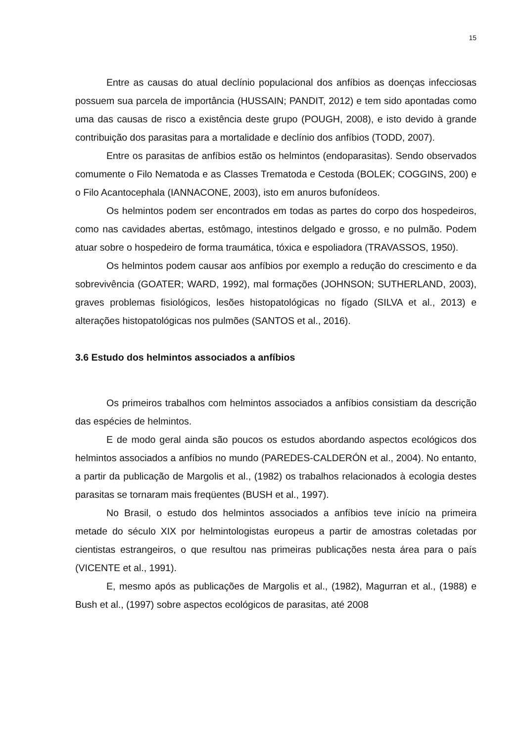15
Entre as causas do atual declínio populacional dos anfíbios as doenças infecciosas possuem sua parcela de importância (HUSSAIN; PANDIT, 2012) e tem sido apontadas como uma das causas de risco a existência deste grupo (POUGH, 2008), e isto devido à grande contribuição dos parasitas para a mortalidade e declínio dos anfíbios (TODD, 2007).
Entre os parasitas de anfíbios estão os helmintos (endoparasitas). Sendo observados comumente o Filo Nematoda e as Classes Trematoda e Cestoda (BOLEK; COGGINS, 200) e o Filo Acantocephala (IANNACONE, 2003), isto em anuros bufonídeos.
Os helmintos podem ser encontrados em todas as partes do corpo dos hospedeiros, como nas cavidades abertas, estômago, intestinos delgado e grosso, e no pulmão. Podem atuar sobre o hospedeiro de forma traumática, tóxica e espoliadora (TRAVASSOS, 1950).
Os helmintos podem causar aos anfíbios por exemplo a redução do crescimento e da sobrevivência (GOATER; WARD, 1992), mal formações (JOHNSON; SUTHERLAND, 2003), graves problemas fisiológicos, lesões histopatológicas no fígado (SILVA et al., 2013) e alterações histopatológicas nos pulmões (SANTOS et al., 2016).
3.6 Estudo dos helmintos associados a anfíbios
Os primeiros trabalhos com helmintos associados a anfíbios consistiam da descrição das espécies de helmintos.
E de modo geral ainda são poucos os estudos abordando aspectos ecológicos dos helmintos associados a anfíbios no mundo (PAREDES-CALDERÓN et al., 2004). No entanto, a partir da publicação de Margolis et al., (1982) os trabalhos relacionados à ecologia destes parasitas se tornaram mais freqüentes (BUSH et al., 1997).
No Brasil, o estudo dos helmintos associados a anfíbios teve início na primeira metade do século XIX por helmintologistas europeus a partir de amostras coletadas por cientistas estrangeiros, o que resultou nas primeiras publicações nesta área para o país (VICENTE et al., 1991).
E, mesmo após as publicações de Margolis et al., (1982), Magurran et al., (1988) e Bush et al., (1997) sobre aspectos ecológicos de parasitas, até 2008